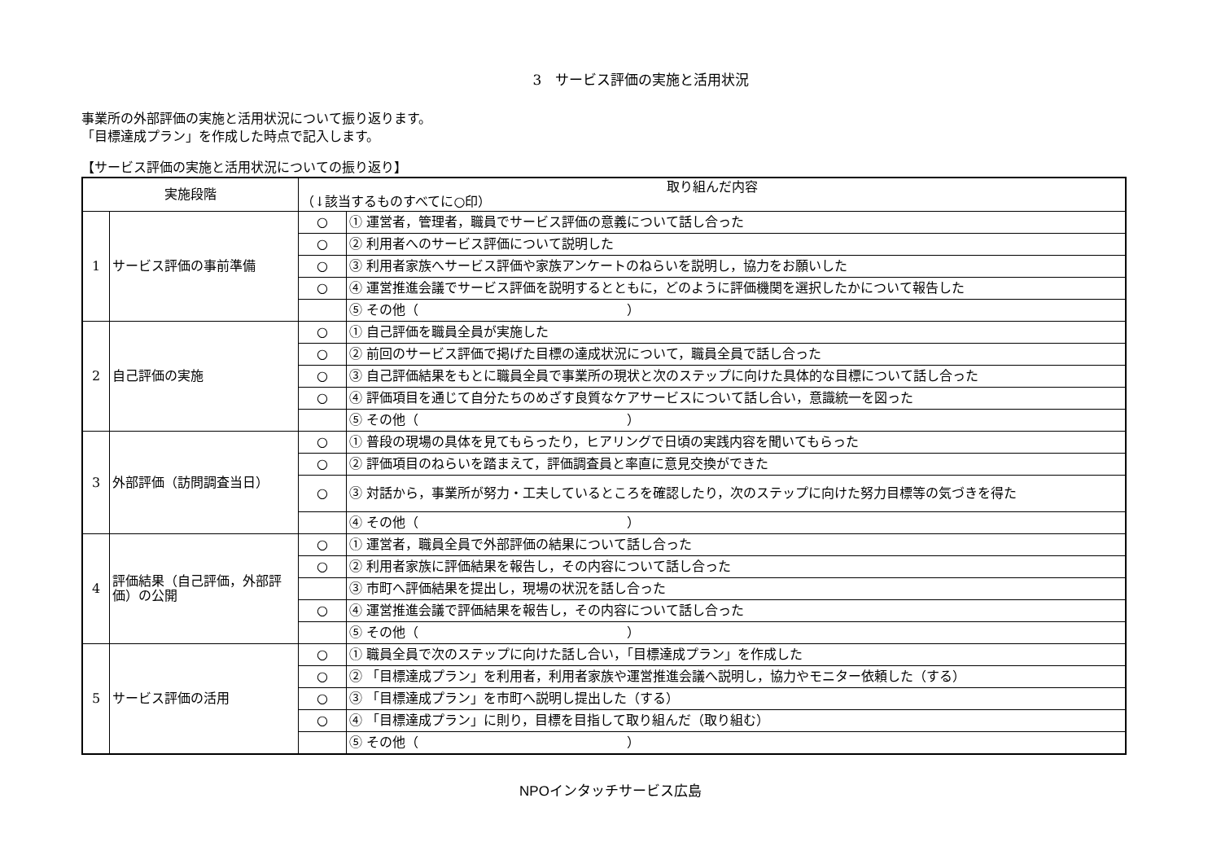3　サービス評価の実施と活用状況
事業所の外部評価の実施と活用状況について振り返ります。
「目標達成プラン」を作成した時点で記入します。
【サービス評価の実施と活用状況についての振り返り】
| 実施段階 | | 取り組んだ内容 （↓該当するものすべてに○印） | |
| --- | --- | --- | --- |
| 1 | サービス評価の事前準備 | ○ | ① 運営者，管理者，職員でサービス評価の意義について話し合った |
| | | ○ | ② 利用者へのサービス評価について説明した |
| | | ○ | ③ 利用者家族へサービス評価や家族アンケートのねらいを説明し，協力をお願いした |
| | | ○ | ④ 運営推進会議でサービス評価を説明するとともに，どのように評価機関を選択したかについて報告した |
| | | | ⑤ その他（ ） |
| 2 | 自己評価の実施 | ○ | ① 自己評価を職員全員が実施した |
| | | ○ | ② 前回のサービス評価で掲げた目標の達成状況について，職員全員で話し合った |
| | | ○ | ③ 自己評価結果をもとに職員全員で事業所の現状と次のステップに向けた具体的な目標について話し合った |
| | | ○ | ④ 評価項目を通じて自分たちのめざす良質なケアサービスについて話し合い，意識統一を図った |
| | | | ⑤ その他（ ） |
| 3 | 外部評価（訪問調査当日） | ○ | ① 普段の現場の具体を見てもらったり，ヒアリングで日頃の実践内容を聞いてもらった |
| | | ○ | ② 評価項目のねらいを踏まえて，評価調査員と率直に意見交換ができた |
| | | ○ | ③ 対話から，事業所が努力・工夫しているところを確認したり，次のステップに向けた努力目標等の気づきを得た |
| | | | ④ その他（ ） |
| 4 | 評価結果（自己評価，外部評価）の公開 | ○ | ① 運営者，職員全員で外部評価の結果について話し合った |
| | | ○ | ② 利用者家族に評価結果を報告し，その内容について話し合った |
| | | | ③ 市町へ評価結果を提出し，現場の状況を話し合った |
| | | ○ | ④ 運営推進会議で評価結果を報告し，その内容について話し合った |
| | | | ⑤ その他（ ） |
| 5 | サービス評価の活用 | ○ | ① 職員全員で次のステップに向けた話し合い，「目標達成プラン」を作成した |
| | | ○ | ② 「目標達成プラン」を利用者，利用者家族や運営推進会議へ説明し，協力やモニター依頼した（する） |
| | | ○ | ③ 「目標達成プラン」を市町へ説明し提出した（する） |
| | | ○ | ④ 「目標達成プラン」に則り，目標を目指して取り組んだ（取り組む） |
| | | | ⑤ その他（ ） |
NPOインタッチサービス広島